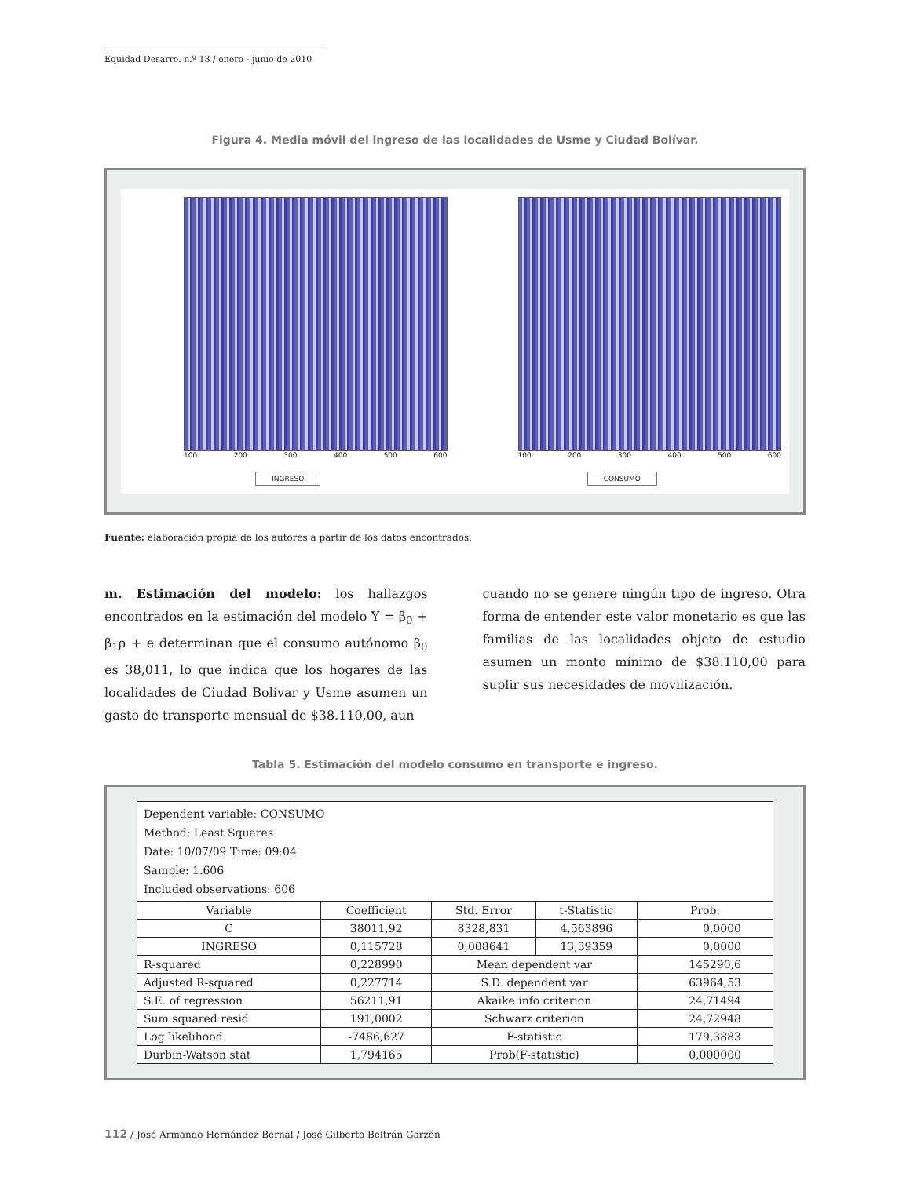Equidad Desarro. n.º 13 / enero - junio de 2010
Figura 4. Media móvil del ingreso de las localidades de Usme y Ciudad Bolívar.
100 200 300 400 500 600
INGRESO
100 200 300 400 500 600
CONSUMO
Fuente: elaboración propia de los autores a partir de los datos encontrados.
m. Estimación del modelo: los hallazgos encontrados en la estimación del modelo Υ = β<sub>0</sub> + β<sub>1</sub>ρ + e determinan que el consumo autónomo β<sub>0</sub> es 38,011, lo que indica que los hogares de las localidades de Ciudad Bolívar y Usme asumen un gasto de transporte mensual de $38.110,00, aun
cuando no se genere ningún tipo de ingreso. Otra forma de entender este valor monetario es que las familias de las localidades objeto de estudio asumen un monto mínimo de $38.110,00 para suplir sus necesidades de movilización.
Tabla 5. Estimación del modelo consumo en transporte e ingreso.
| Dependent variable: CONSUMO Method: Least Squares Date: 10/07/09 Time: 09:04 Sample: 1.606 Included observations: 606 | | | | |
| Variable | Coefficient | Std. Error | t-Statistic | Prob. |
| C | 38011,92 | 8328,831 | 4,563896 | 0,0000 |
| INGRESO | 0,115728 | 0,008641 | 13,39359 | 0,0000 |
| R-squared | 0,228990 | Mean dependent var | | 145290,6 |
| Adjusted R-squared | 0,227714 | S.D. dependent var | | 63964,53 |
| S.E. of regression | 56211,91 | Akaike info criterion | | 24,71494 |
| Sum squared resid | 191,0002 | Schwarz criterion | | 24,72948 |
| Log likelihood | -7486,627 | F-statistic | | 179,3883 |
| Durbin-Watson stat | 1,794165 | Prob(F-statistic) | | 0,000000 |
112 / José Armando Hernández Bernal / José Gilberto Beltrán Garzón